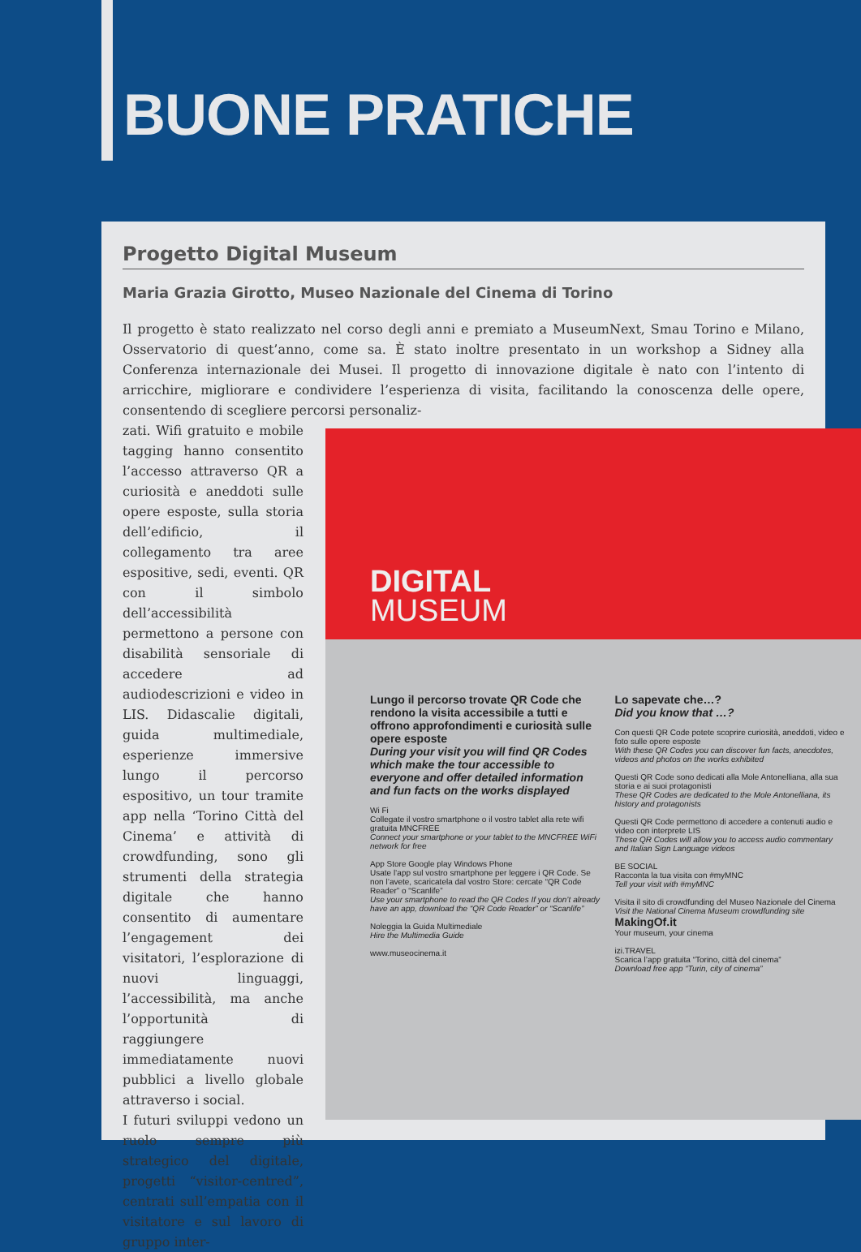BUONE PRATICHE
Progetto Digital Museum
Maria Grazia Girotto, Museo Nazionale del Cinema di Torino
Il progetto è stato realizzato nel corso degli anni e premiato a MuseumNext, Smau Torino e Milano, Osservatorio di quest’anno, come sa. È stato inoltre presentato in un workshop a Sidney alla Conferenza internazionale dei Musei. Il progetto di innovazione digitale è nato con l’intento di arricchire, migliorare e condividere l’esperienza di visita, facilitando la conoscenza delle opere, consentendo di scegliere percorsi personaliz-
zati. Wifi gratuito e mobile tagging hanno consentito l’accesso attraverso QR a curiosità e aneddoti sulle opere esposte, sulla storia dell’edificio, il collegamento tra aree espositive, sedi, eventi. QR con il simbolo dell’accessibilità permettono a persone con disabilità sensoriale di accedere ad audiodescrizioni e video in LIS. Didascalie digitali, guida multimediale, esperienze immersive lungo il percorso espositivo, un tour tramite app nella ‘Torino Città del Cinema’ e attività di crowdfunding, sono gli strumenti della strategia digitale che hanno consentito di aumentare l’engagement dei visitatori, l’esplorazione di nuovi linguaggi, l’accessibilità, ma anche l’opportunità di raggiungere immediatamente nuovi pubblici a livello globale attraverso i social.
I futuri sviluppi vedono un ruolo sempre più strategico del digitale, progetti “visitor-centred”, centrati sull’empatia con il visitatore e sul lavoro di gruppo inter-
DIGITAL
MUSEUM
Lungo il percorso trovate QR Code che rendono la visita accessibile a tutti e offrono approfondimenti e curiosità sulle opere esposte
During your visit you will find QR Codes which make the tour accessible to everyone and offer detailed information and fun facts on the works displayed
Wi Fi
Collegate il vostro smartphone o il vostro tablet alla rete wifi gratuita MNCFREE
Connect your smartphone or your tablet to the MNCFREE WiFi network for free
App Store Google play Windows Phone
Usate l’app sul vostro smartphone per leggere i QR Code. Se non l’avete, scaricatela dal vostro Store: cercate “QR Code Reader” o “Scanlife”
Use your smartphone to read the QR Codes If you don’t already have an app, download the “QR Code Reader” or “Scanlife”
Noleggia la Guida Multimediale
Hire the Multimedia Guide
www.museocinema.it
Lo sapevate che…?
Did you know that …?
Con questi QR Code potete scoprire curiosità, aneddoti, video e foto sulle opere esposte
With these QR Codes you can discover fun facts, anecdotes, videos and photos on the works exhibited
Questi QR Code sono dedicati alla Mole Antonelliana, alla sua storia e ai suoi protagonisti
These QR Codes are dedicated to the Mole Antonelliana, its history and protagonists
Questi QR Code permettono di accedere a contenuti audio e video con interprete LIS
These QR Codes will allow you to access audio commentary and Italian Sign Language videos
BE SOCIAL
Racconta la tua visita con #myMNC
Tell your visit with #myMNC
Visita il sito di crowdfunding del Museo Nazionale del Cinema
Visit the National Cinema Museum crowdfunding site
MakingOf.it
Your museum, your cinema
izi.TRAVEL
Scarica l’app gratuita “Torino, città del cinema”
Download free app “Turin, city of cinema”